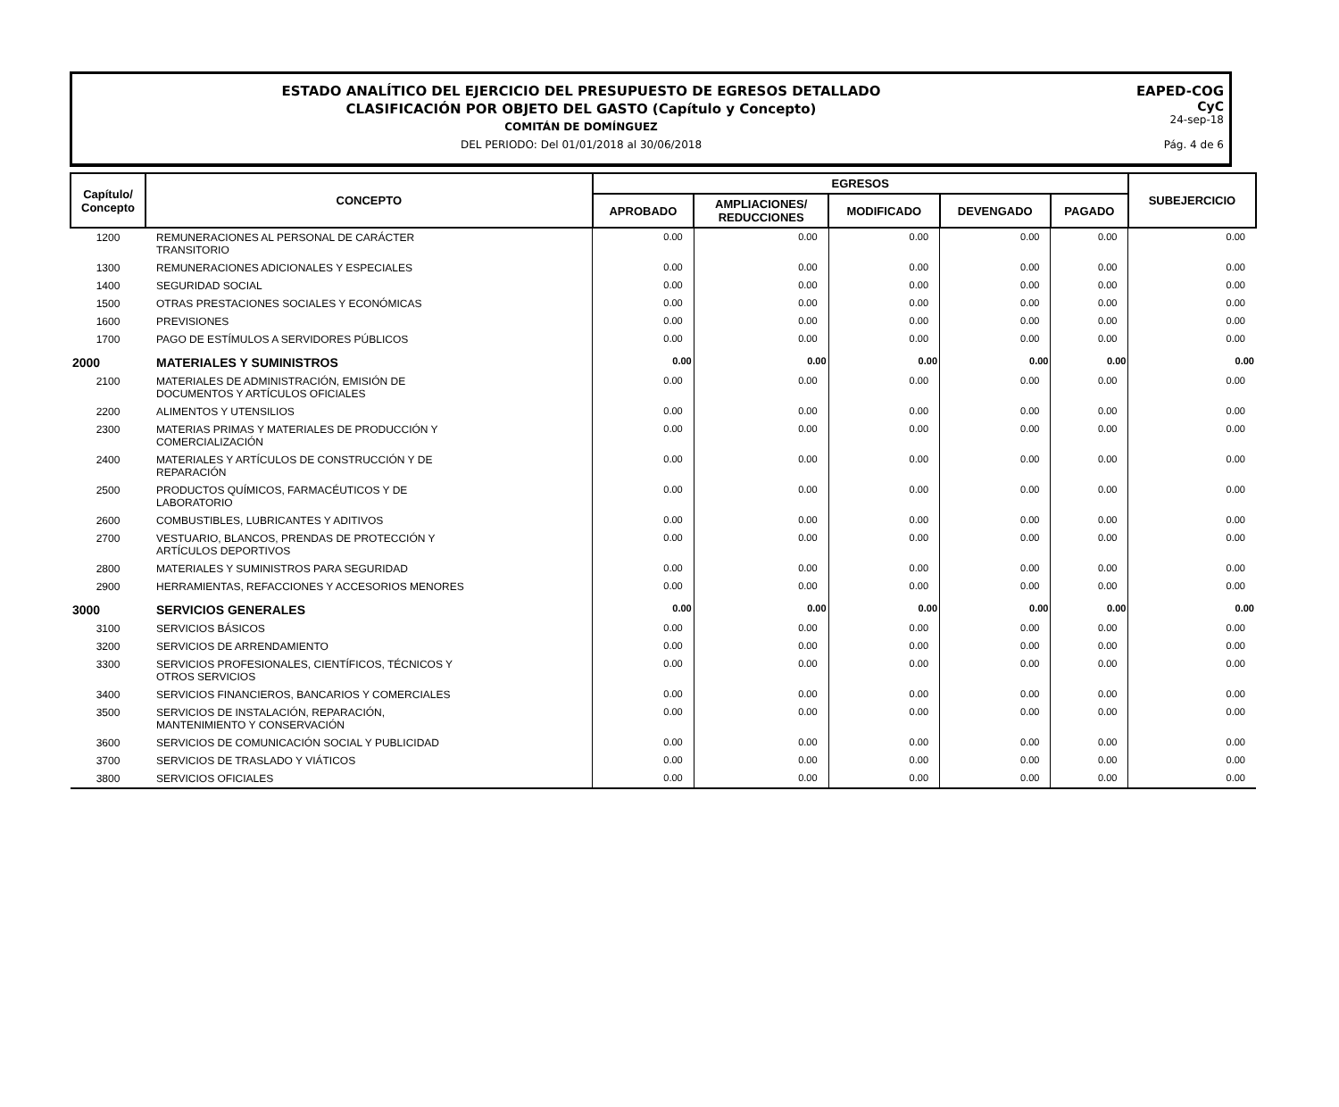ESTADO ANALÍTICO DEL EJERCICIO DEL PRESUPUESTO DE EGRESOS DETALLADO
CLASIFICACIÓN POR OBJETO DEL GASTO (Capítulo y Concepto)
COMITÁN DE DOMÍNGUEZ
DEL PERIODO: Del 01/01/2018 al 30/06/2018
EAPED-COG
CyC
24-sep-18
Pág. 4 de 6
| Capítulo/ Concepto | CONCEPTO | EGRESOS | | | | | SUBEJERCICIO |
| --- | --- | --- | --- | --- | --- | --- | --- |
| | | APROBADO | AMPLIACIONES/ REDUCCIONES | MODIFICADO | DEVENGADO | PAGADO | |
| 1200 | REMUNERACIONES AL PERSONAL DE CARÁCTER TRANSITORIO | 0.00 | 0.00 | 0.00 | 0.00 | 0.00 | 0.00 |
| 1300 | REMUNERACIONES ADICIONALES Y ESPECIALES | 0.00 | 0.00 | 0.00 | 0.00 | 0.00 | 0.00 |
| 1400 | SEGURIDAD SOCIAL | 0.00 | 0.00 | 0.00 | 0.00 | 0.00 | 0.00 |
| 1500 | OTRAS PRESTACIONES SOCIALES Y ECONÓMICAS | 0.00 | 0.00 | 0.00 | 0.00 | 0.00 | 0.00 |
| 1600 | PREVISIONES | 0.00 | 0.00 | 0.00 | 0.00 | 0.00 | 0.00 |
| 1700 | PAGO DE ESTÍMULOS A SERVIDORES PÚBLICOS | 0.00 | 0.00 | 0.00 | 0.00 | 0.00 | 0.00 |
| 2000 | MATERIALES Y SUMINISTROS | 0.00 | 0.00 | 0.00 | 0.00 | 0.00 | 0.00 |
| 2100 | MATERIALES DE ADMINISTRACIÓN, EMISIÓN DE DOCUMENTOS Y ARTÍCULOS OFICIALES | 0.00 | 0.00 | 0.00 | 0.00 | 0.00 | 0.00 |
| 2200 | ALIMENTOS Y UTENSILIOS | 0.00 | 0.00 | 0.00 | 0.00 | 0.00 | 0.00 |
| 2300 | MATERIAS PRIMAS Y MATERIALES DE PRODUCCIÓN Y COMERCIALIZACIÓN | 0.00 | 0.00 | 0.00 | 0.00 | 0.00 | 0.00 |
| 2400 | MATERIALES Y ARTÍCULOS DE CONSTRUCCIÓN Y DE REPARACIÓN | 0.00 | 0.00 | 0.00 | 0.00 | 0.00 | 0.00 |
| 2500 | PRODUCTOS QUÍMICOS, FARMACÉUTICOS Y DE LABORATORIO | 0.00 | 0.00 | 0.00 | 0.00 | 0.00 | 0.00 |
| 2600 | COMBUSTIBLES, LUBRICANTES Y ADITIVOS | 0.00 | 0.00 | 0.00 | 0.00 | 0.00 | 0.00 |
| 2700 | VESTUARIO, BLANCOS, PRENDAS DE PROTECCIÓN Y ARTÍCULOS DEPORTIVOS | 0.00 | 0.00 | 0.00 | 0.00 | 0.00 | 0.00 |
| 2800 | MATERIALES Y SUMINISTROS PARA SEGURIDAD | 0.00 | 0.00 | 0.00 | 0.00 | 0.00 | 0.00 |
| 2900 | HERRAMIENTAS, REFACCIONES Y ACCESORIOS MENORES | 0.00 | 0.00 | 0.00 | 0.00 | 0.00 | 0.00 |
| 3000 | SERVICIOS GENERALES | 0.00 | 0.00 | 0.00 | 0.00 | 0.00 | 0.00 |
| 3100 | SERVICIOS BÁSICOS | 0.00 | 0.00 | 0.00 | 0.00 | 0.00 | 0.00 |
| 3200 | SERVICIOS DE ARRENDAMIENTO | 0.00 | 0.00 | 0.00 | 0.00 | 0.00 | 0.00 |
| 3300 | SERVICIOS PROFESIONALES, CIENTÍFICOS, TÉCNICOS Y OTROS SERVICIOS | 0.00 | 0.00 | 0.00 | 0.00 | 0.00 | 0.00 |
| 3400 | SERVICIOS FINANCIEROS, BANCARIOS Y COMERCIALES | 0.00 | 0.00 | 0.00 | 0.00 | 0.00 | 0.00 |
| 3500 | SERVICIOS DE INSTALACIÓN, REPARACIÓN, MANTENIMIENTO Y CONSERVACIÓN | 0.00 | 0.00 | 0.00 | 0.00 | 0.00 | 0.00 |
| 3600 | SERVICIOS DE COMUNICACIÓN SOCIAL Y PUBLICIDAD | 0.00 | 0.00 | 0.00 | 0.00 | 0.00 | 0.00 |
| 3700 | SERVICIOS DE TRASLADO Y VIÁTICOS | 0.00 | 0.00 | 0.00 | 0.00 | 0.00 | 0.00 |
| 3800 | SERVICIOS OFICIALES | 0.00 | 0.00 | 0.00 | 0.00 | 0.00 | 0.00 |